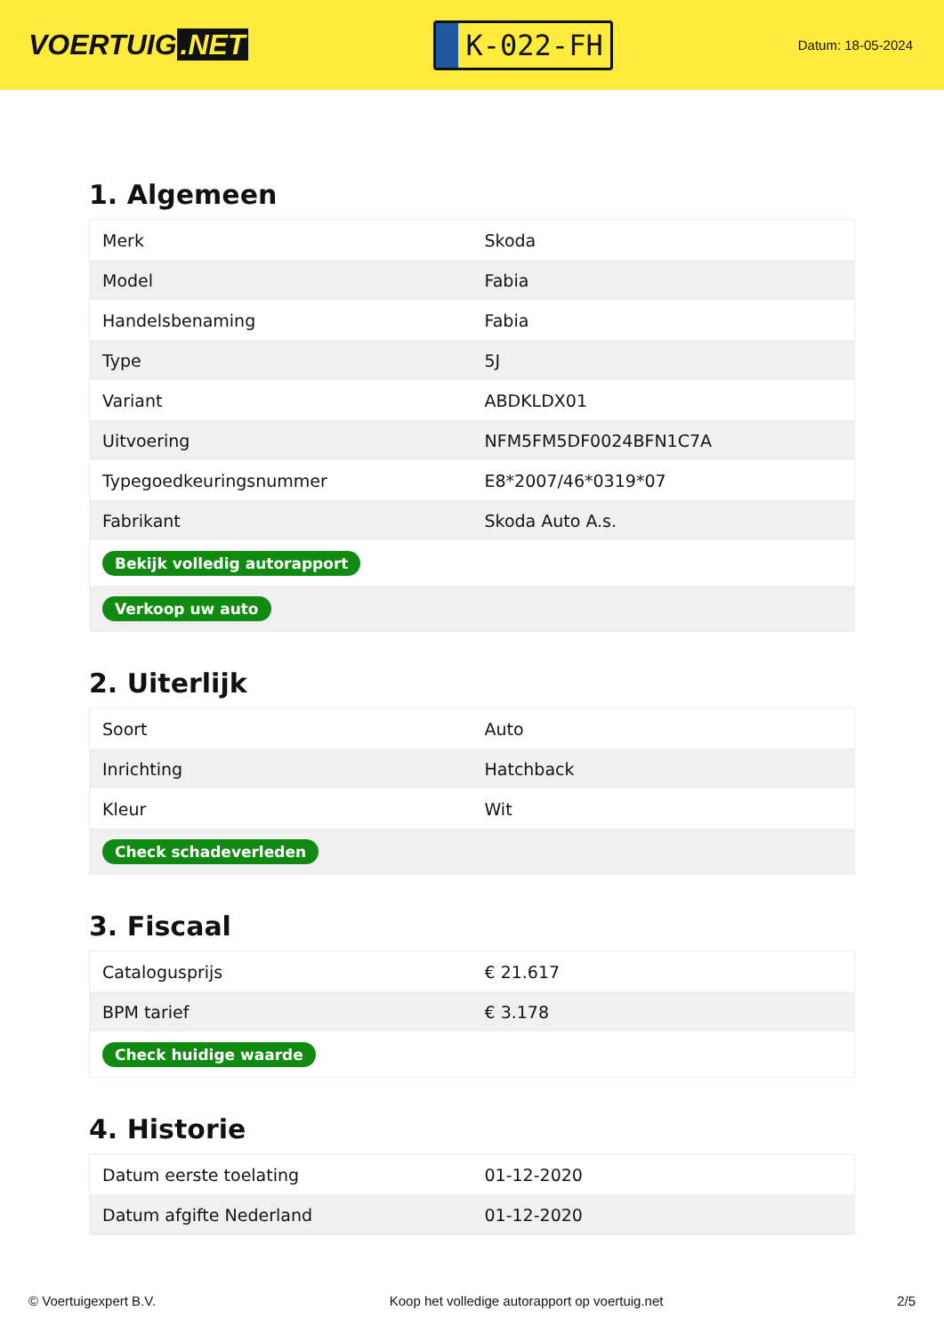VOERTUIG.NET
K-022-FH
Datum: 18-05-2024
1. Algemeen
| Merk | Skoda |
| Model | Fabia |
| Handelsbenaming | Fabia |
| Type | 5J |
| Variant | ABDKLDX01 |
| Uitvoering | NFM5FM5DF0024BFN1C7A |
| Typegoedkeuringsnummer | E8*2007/46*0319*07 |
| Fabrikant | Skoda Auto A.s. |
| Bekijk volledig autorapport | |
| Verkoop uw auto | |
2. Uiterlijk
| Soort | Auto |
| Inrichting | Hatchback |
| Kleur | Wit |
| Check schadeverleden | |
3. Fiscaal
| Catalogusprijs | € 21.617 |
| BPM tarief | € 3.178 |
| Check huidige waarde | |
4. Historie
| Datum eerste toelating | 01-12-2020 |
| Datum afgifte Nederland | 01-12-2020 |
© Voertuigexpert B.V. Koop het volledige autorapport op voertuig.net 2/5